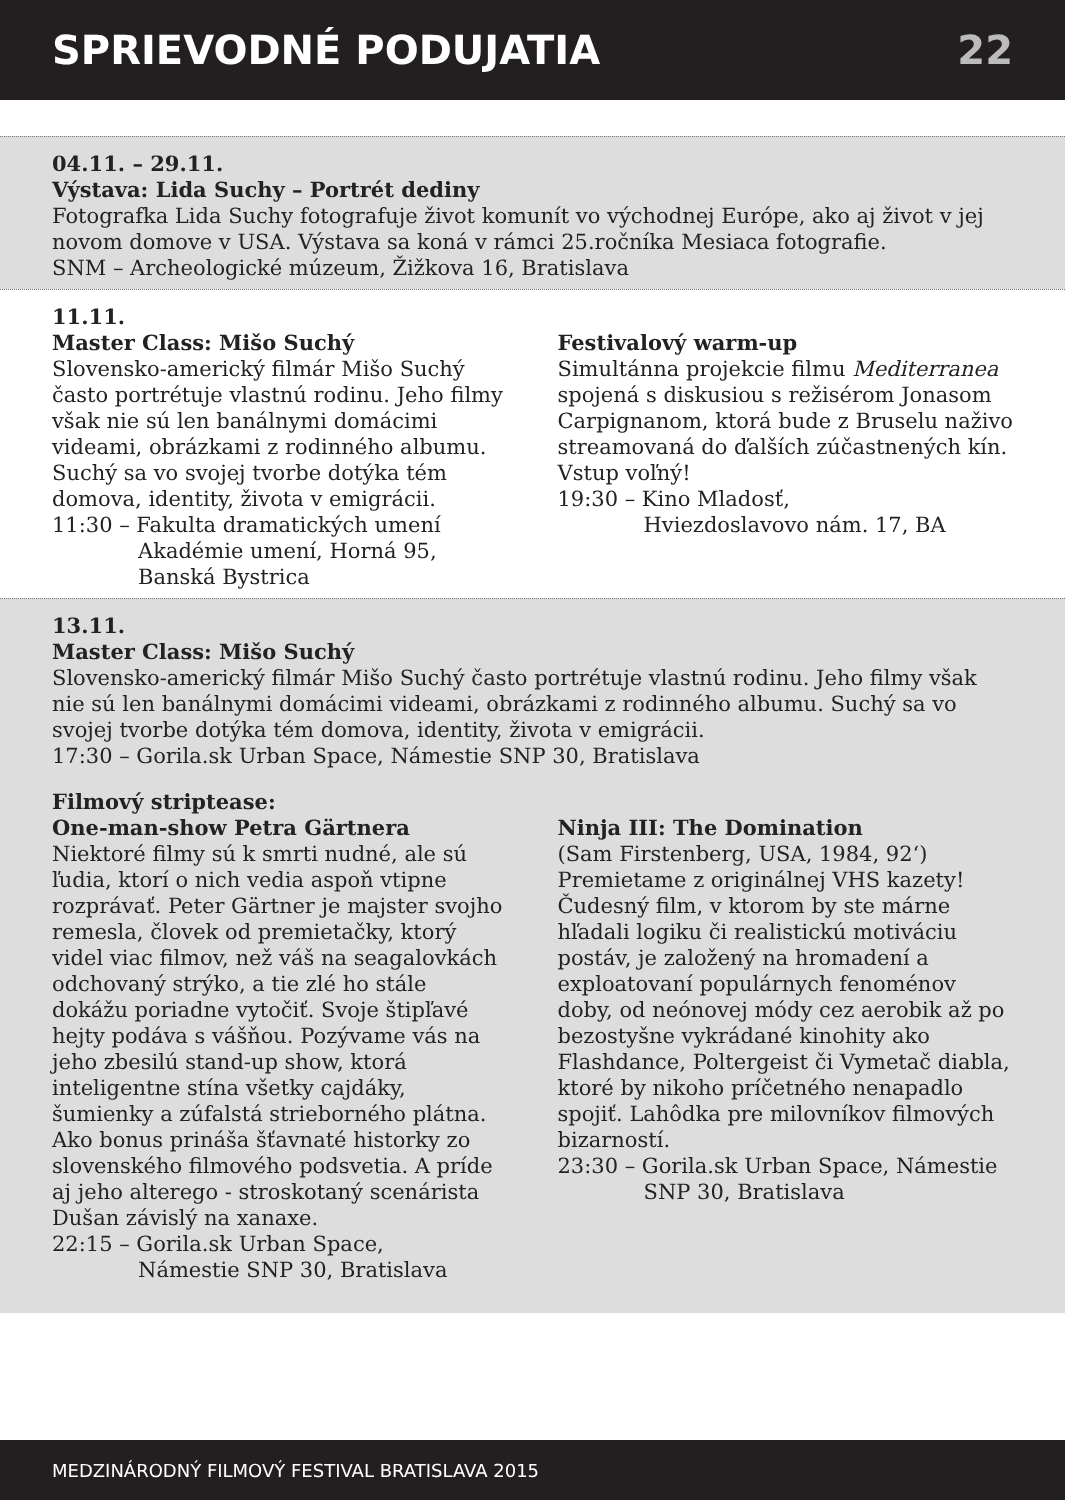SPRIEVODNÉ PODUJATIA 22
04.11. – 29.11.
Výstava: Lida Suchy – Portrét dediny
Fotografka Lida Suchy fotografuje život komunít vo východnej Európe, ako aj život v jej novom domove v USA. Výstava sa koná v rámci 25.ročníka Mesiaca fotografie.
SNM – Archeologické múzeum, Žižkova 16, Bratislava
11.11.
Master Class: Mišo Suchý
Slovensko-americký filmár Mišo Suchý často portrétuje vlastnú rodinu. Jeho filmy však nie sú len banálnymi domácimi videami, obrázkami z rodinného albumu. Suchý sa vo svojej tvorbe dotýka tém domova, identity, života v emigrácii.
11:30 – Fakulta dramatických umení
Akadémie umení, Horná 95, Banská Bystrica
Festivalový warm-up
Simultánna projekcie filmu Mediterranea spojená s diskusiou s režisérom Jonasom Carpignanom, ktorá bude z Bruselu naživo streamovaná do ďalších zúčastnených kín. Vstup voľný!
19:30 – Kino Mladosť,
Hviezdoslavovo nám. 17, BA
13.11.
Master Class: Mišo Suchý
Slovensko-americký filmár Mišo Suchý často portrétuje vlastnú rodinu. Jeho filmy však nie sú len banálnymi domácimi videami, obrázkami z rodinného albumu. Suchý sa vo svojej tvorbe dotýka tém domova, identity, života v emigrácii.
17:30 – Gorila.sk Urban Space, Námestie SNP 30, Bratislava
Filmový striptease:
One-man-show Petra Gärtnera
Niektoré filmy sú k smrti nudné, ale sú ľudia, ktorí o nich vedia aspoň vtipne rozprávať. Peter Gärtner je majster svojho remesla, človek od premietačky, ktorý videl viac filmov, než váš na seagalovkách odchovaný strýko, a tie zlé ho stále dokážu poriadne vytočiť. Svoje štipľavé hejty podáva s vášňou. Pozývame vás na jeho zbesilú stand-up show, ktorá inteligentne stína všetky cajdáky, šumienky a zúfalstá strieborného plátna. Ako bonus prináša šťavnaté historky zo slovenského filmového podsvetia. A príde aj jeho alterego - stroskotaný scenárista Dušan závislý na xanaxe.
22:15 – Gorila.sk Urban Space,
Námestie SNP 30, Bratislava
Ninja III: The Domination
(Sam Firstenberg, USA, 1984, 92‘)
Premietame z originálnej VHS kazety! Čudesný film, v ktorom by ste márne hľadali logiku či realistickú motiváciu postáv, je založený na hromadení a exploatovaní populárnych fenoménov doby, od neónovej módy cez aerobik až po bezostyšne vykrádané kinohity ako Flashdance, Poltergeist či Vymetač diabla, ktoré by nikoho príčetného nenapadlo spojiť. Lahôdka pre milovníkov filmových bizarností.
23:30 – Gorila.sk Urban Space, Námestie
SNP 30, Bratislava
MEDZINÁRODNÝ FILMOVÝ FESTIVAL BRATISLAVA 2015